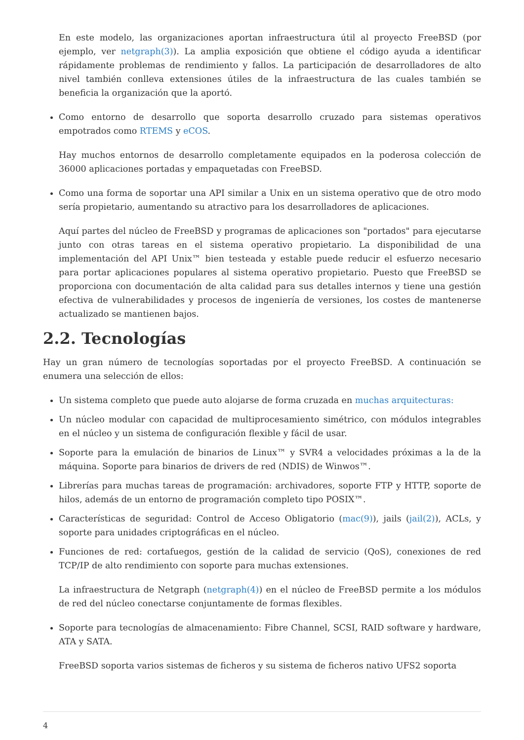En este modelo, las organizaciones aportan infraestructura útil al proyecto FreeBSD (por ejemplo, ver netgraph(3)). La amplia exposición que obtiene el código ayuda a identificar rápidamente problemas de rendimiento y fallos. La participación de desarrolladores de alto nivel también conlleva extensiones útiles de la infraestructura de las cuales también se beneficia la organización que la aportó.
Como entorno de desarrollo que soporta desarrollo cruzado para sistemas operativos empotrados como RTEMS y eCOS.
Hay muchos entornos de desarrollo completamente equipados en la poderosa colección de 36000 aplicaciones portadas y empaquetadas con FreeBSD.
Como una forma de soportar una API similar a Unix en un sistema operativo que de otro modo sería propietario, aumentando su atractivo para los desarrolladores de aplicaciones.
Aquí partes del núcleo de FreeBSD y programas de aplicaciones son "portados" para ejecutarse junto con otras tareas en el sistema operativo propietario. La disponibilidad de una implementación del API Unix™ bien testeada y estable puede reducir el esfuerzo necesario para portar aplicaciones populares al sistema operativo propietario. Puesto que FreeBSD se proporciona con documentación de alta calidad para sus detalles internos y tiene una gestión efectiva de vulnerabilidades y procesos de ingeniería de versiones, los costes de mantenerse actualizado se mantienen bajos.
2.2. Tecnologías
Hay un gran número de tecnologías soportadas por el proyecto FreeBSD. A continuación se enumera una selección de ellos:
Un sistema completo que puede auto alojarse de forma cruzada en muchas arquitecturas:
Un núcleo modular con capacidad de multiprocesamiento simétrico, con módulos integrables en el núcleo y un sistema de configuración flexible y fácil de usar.
Soporte para la emulación de binarios de Linux™ y SVR4 a velocidades próximas a la de la máquina. Soporte para binarios de drivers de red (NDIS) de Winwos™.
Librerías para muchas tareas de programación: archivadores, soporte FTP y HTTP, soporte de hilos, además de un entorno de programación completo tipo POSIX™.
Características de seguridad: Control de Acceso Obligatorio (mac(9)), jails (jail(2)), ACLs, y soporte para unidades criptográficas en el núcleo.
Funciones de red: cortafuegos, gestión de la calidad de servicio (QoS), conexiones de red TCP/IP de alto rendimiento con soporte para muchas extensiones.
La infraestructura de Netgraph (netgraph(4)) en el núcleo de FreeBSD permite a los módulos de red del núcleo conectarse conjuntamente de formas flexibles.
Soporte para tecnologías de almacenamiento: Fibre Channel, SCSI, RAID software y hardware, ATA y SATA.
FreeBSD soporta varios sistemas de ficheros y su sistema de ficheros nativo UFS2 soporta
4